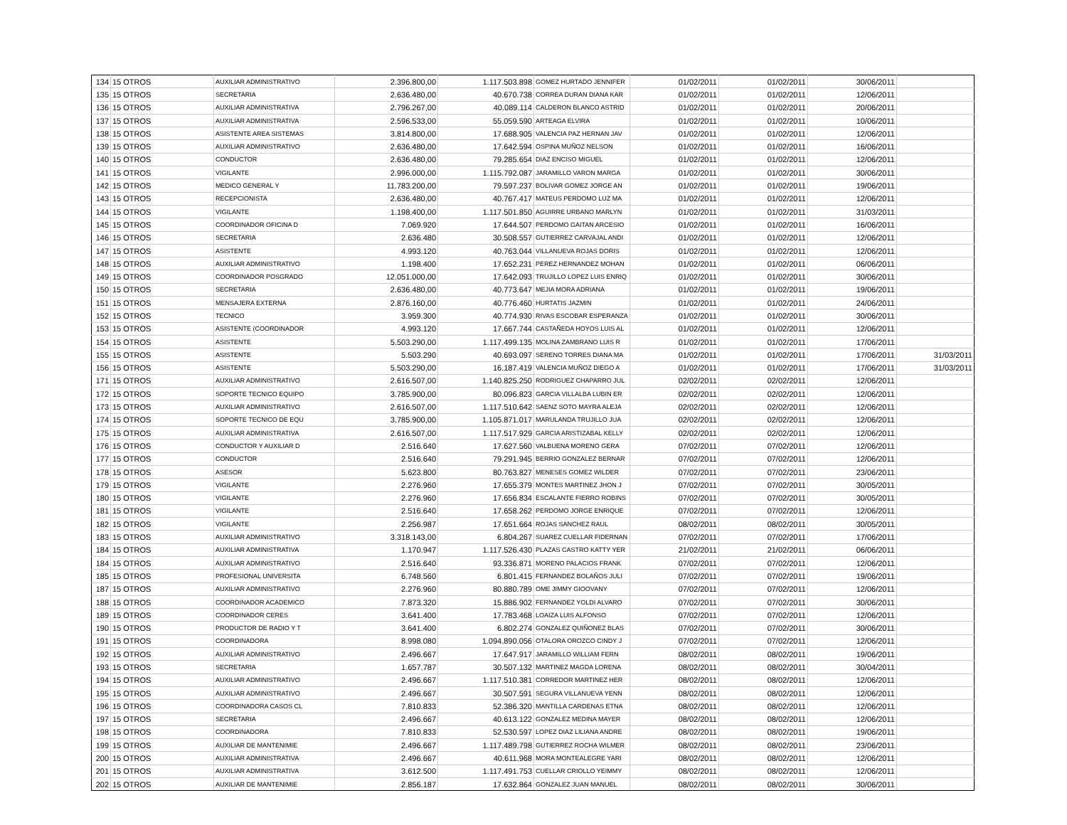| 134 | 15 OTROS | AUXILIAR ADMINISTRATIVO | 2.396.800,00 | 1.117.503.898 | GOMEZ HURTADO JENNIFER | 01/02/2011 | 01/02/2011 | 30/06/2011 | |
| 135 | 15 OTROS | SECRETARIA | 2.636.480,00 | 40.670.738 | CORREA DURAN DIANA KAR | 01/02/2011 | 01/02/2011 | 12/06/2011 | |
| 136 | 15 OTROS | AUXILIAR ADMINISTRATIVA | 2.796.267,00 | 40.089.114 | CALDERON BLANCO ASTRID | 01/02/2011 | 01/02/2011 | 20/06/2011 | |
| 137 | 15 OTROS | AUXILIAR ADMINISTRATIVA | 2.596.533,00 | 55.059.590 | ARTEAGA ELVIRA | 01/02/2011 | 01/02/2011 | 10/06/2011 | |
| 138 | 15 OTROS | ASISTENTE AREA SISTEMAS | 3.814.800,00 | 17.688.905 | VALENCIA PAZ HERNAN JAV | 01/02/2011 | 01/02/2011 | 12/06/2011 | |
| 139 | 15 OTROS | AUXILIAR ADMINISTRATIVO | 2.636.480,00 | 17.642.594 | OSPINA MUÑOZ NELSON | 01/02/2011 | 01/02/2011 | 16/06/2011 | |
| 140 | 15 OTROS | CONDUCTOR | 2.636.480,00 | 79.285.654 | DIAZ ENCISO MIGUEL | 01/02/2011 | 01/02/2011 | 12/06/2011 | |
| 141 | 15 OTROS | VIGILANTE | 2.996.000,00 | 1.115.792.087 | JARAMILLO VARON MARGA | 01/02/2011 | 01/02/2011 | 30/06/2011 | |
| 142 | 15 OTROS | MEDICO GENERAL Y | 11.783.200,00 | 79.597.237 | BOLIVAR GOMEZ JORGE AN | 01/02/2011 | 01/02/2011 | 19/06/2011 | |
| 143 | 15 OTROS | RECEPCIONISTA | 2.636.480,00 | 40.767.417 | MATEUS PERDOMO LUZ MA | 01/02/2011 | 01/02/2011 | 12/06/2011 | |
| 144 | 15 OTROS | VIGILANTE | 1.198.400,00 | 1.117.501.850 | AGUIRRE URBANO MARLYN | 01/02/2011 | 01/02/2011 | 31/03/2011 | |
| 145 | 15 OTROS | COORDINADOR OFICINA D | 7.069.920 | 17.644.507 | PERDOMO GAITAN ARCESIO | 01/02/2011 | 01/02/2011 | 16/06/2011 | |
| 146 | 15 OTROS | SECRETARIA | 2.636.480 | 30.508.557 | GUTIERREZ CARVAJAL ANDI | 01/02/2011 | 01/02/2011 | 12/06/2011 | |
| 147 | 15 OTROS | ASISTENTE | 4.993.120 | 40.763.044 | VILLANUEVA ROJAS DORIS | 01/02/2011 | 01/02/2011 | 12/06/2011 | |
| 148 | 15 OTROS | AUXILIAR ADMINISTRATIVO | 1.198.400 | 17.652.231 | PEREZ HERNANDEZ MOHAN | 01/02/2011 | 01/02/2011 | 06/06/2011 | |
| 149 | 15 OTROS | COORDINADOR POSGRADO | 12.051.000,00 | 17.642.093 | TRUJILLO LOPEZ LUIS ENRIQ | 01/02/2011 | 01/02/2011 | 30/06/2011 | |
| 150 | 15 OTROS | SECRETARIA | 2.636.480,00 | 40.773.647 | MEJIA MORA ADRIANA | 01/02/2011 | 01/02/2011 | 19/06/2011 | |
| 151 | 15 OTROS | MENSAJERA EXTERNA | 2.876.160,00 | 40.776.460 | HURTATIS JAZMIN | 01/02/2011 | 01/02/2011 | 24/06/2011 | |
| 152 | 15 OTROS | TECNICO | 3.959.300 | 40.774.930 | RIVAS ESCOBAR ESPERANZA | 01/02/2011 | 01/02/2011 | 30/06/2011 | |
| 153 | 15 OTROS | ASISTENTE (COORDINADOR | 4.993.120 | 17.667.744 | CASTAÑEDA HOYOS LUIS AL | 01/02/2011 | 01/02/2011 | 12/06/2011 | |
| 154 | 15 OTROS | ASISTENTE | 5.503.290,00 | 1.117.499.135 | MOLINA ZAMBRANO LUIS R | 01/02/2011 | 01/02/2011 | 17/06/2011 | |
| 155 | 15 OTROS | ASISTENTE | 5.503.290 | 40.693.097 | SERENO TORRES DIANA MA | 01/02/2011 | 01/02/2011 | 17/06/2011 | 31/03/2011 |
| 156 | 15 OTROS | ASISTENTE | 5.503.290,00 | 16.187.419 | VALENCIA MUÑOZ DIEGO A | 01/02/2011 | 01/02/2011 | 17/06/2011 | 31/03/2011 |
| 171 | 15 OTROS | AUXILIAR ADMINISTRATIVO | 2.616.507,00 | 1.140.825.250 | RODRIGUEZ CHAPARRO JUL | 02/02/2011 | 02/02/2011 | 12/06/2011 | |
| 172 | 15 OTROS | SOPORTE TECNICO EQUIPO | 3.785.900,00 | 80.096.823 | GARCIA VILLALBA LUBIN ER | 02/02/2011 | 02/02/2011 | 12/06/2011 | |
| 173 | 15 OTROS | AUXILIAR ADMINISTRATIVO | 2.616.507,00 | 1.117.510.642 | SAENZ SOTO MAYRA ALEJA | 02/02/2011 | 02/02/2011 | 12/06/2011 | |
| 174 | 15 OTROS | SOPORTE TECNICO DE EQU | 3.785.900,00 | 1.105.871.017 | MARULANDA TRUJILLO JUA | 02/02/2011 | 02/02/2011 | 12/06/2011 | |
| 175 | 15 OTROS | AUXILIAR ADMINISTRATIVA | 2.616.507,00 | 1.117.517.929 | GARCIA ARISTIZABAL KELLY | 02/02/2011 | 02/02/2011 | 12/06/2011 | |
| 176 | 15 OTROS | CONDUCTOR Y AUXILIAR D | 2.516.640 | 17.627.560 | VALBUENA MORENO GERA | 07/02/2011 | 07/02/2011 | 12/06/2011 | |
| 177 | 15 OTROS | CONDUCTOR | 2.516.640 | 79.291.945 | BERRIO GONZALEZ BERNAR | 07/02/2011 | 07/02/2011 | 12/06/2011 | |
| 178 | 15 OTROS | ASESOR | 5.623.800 | 80.763.827 | MENESES GOMEZ WILDER | 07/02/2011 | 07/02/2011 | 23/06/2011 | |
| 179 | 15 OTROS | VIGILANTE | 2.276.960 | 17.655.379 | MONTES MARTINEZ JHON J | 07/02/2011 | 07/02/2011 | 30/05/2011 | |
| 180 | 15 OTROS | VIGILANTE | 2.276.960 | 17.656.834 | ESCALANTE FIERRO ROBINS | 07/02/2011 | 07/02/2011 | 30/05/2011 | |
| 181 | 15 OTROS | VIGILANTE | 2.516.640 | 17.658.262 | PERDOMO JORGE ENRIQUE | 07/02/2011 | 07/02/2011 | 12/06/2011 | |
| 182 | 15 OTROS | VIGILANTE | 2.256.987 | 17.651.664 | ROJAS SANCHEZ RAUL | 08/02/2011 | 08/02/2011 | 30/05/2011 | |
| 183 | 15 OTROS | AUXILIAR ADMINISTRATIVO | 3.318.143,00 | 6.804.267 | SUAREZ CUELLAR FIDERNAN | 07/02/2011 | 07/02/2011 | 17/06/2011 | |
| 184 | 15 OTROS | AUXILIAR ADMINISTRATIVA | 1.170.947 | 1.117.526.430 | PLAZAS CASTRO KATTY YER | 21/02/2011 | 21/02/2011 | 06/06/2011 | |
| 184 | 15 OTROS | AUXILIAR ADMINISTRATIVO | 2.516.640 | 93.336.871 | MORENO PALACIOS FRANK | 07/02/2011 | 07/02/2011 | 12/06/2011 | |
| 185 | 15 OTROS | PROFESIONAL UNIVERSITA | 6.748.560 | 6.801.415 | FERNANDEZ BOLAÑOS JULI | 07/02/2011 | 07/02/2011 | 19/06/2011 | |
| 187 | 15 OTROS | AUXILIAR ADMINISTRATIVO | 2.276.960 | 80.880.789 | OME JIMMY GIOOVANY | 07/02/2011 | 07/02/2011 | 12/06/2011 | |
| 188 | 15 OTROS | COORDINADOR ACADEMICO | 7.873.320 | 15.886.902 | FERNANDEZ YOLDI ALVARO | 07/02/2011 | 07/02/2011 | 30/06/2011 | |
| 189 | 15 OTROS | COORDINADOR CERES | 3.641.400 | 17.783.468 | LOAIZA LUIS ALFONSO | 07/02/2011 | 07/02/2011 | 12/06/2011 | |
| 190 | 15 OTROS | PRODUCTOR DE RADIO Y T | 3.641.400 | 6.802.274 | GONZALEZ QUIÑONEZ BLAS | 07/02/2011 | 07/02/2011 | 30/06/2011 | |
| 191 | 15 OTROS | COORDINADORA | 8.998.080 | 1.094.890.056 | OTALORA OROZCO CINDY J | 07/02/2011 | 07/02/2011 | 12/06/2011 | |
| 192 | 15 OTROS | AUXILIAR ADMINISTRATIVO | 2.496.667 | 17.647.917 | JARAMILLO WILLIAM FERN | 08/02/2011 | 08/02/2011 | 19/06/2011 | |
| 193 | 15 OTROS | SECRETARIA | 1.657.787 | 30.507.132 | MARTINEZ MAGDA LORENA | 08/02/2011 | 08/02/2011 | 30/04/2011 | |
| 194 | 15 OTROS | AUXILIAR ADMINISTRATIVO | 2.496.667 | 1.117.510.381 | CORREDOR MARTINEZ HER | 08/02/2011 | 08/02/2011 | 12/06/2011 | |
| 195 | 15 OTROS | AUXILIAR ADMINISTRATIVO | 2.496.667 | 30.507.591 | SEGURA VILLANUEVA YENN | 08/02/2011 | 08/02/2011 | 12/06/2011 | |
| 196 | 15 OTROS | COORDINADORA CASOS CL | 7.810.833 | 52.386.320 | MANTILLA CARDENAS ETNA | 08/02/2011 | 08/02/2011 | 12/06/2011 | |
| 197 | 15 OTROS | SECRETARIA | 2.496.667 | 40.613.122 | GONZALEZ MEDINA MAYER | 08/02/2011 | 08/02/2011 | 12/06/2011 | |
| 198 | 15 OTROS | COORDINADORA | 7.810.833 | 52.530.597 | LOPEZ DIAZ LILIANA ANDRE | 08/02/2011 | 08/02/2011 | 19/06/2011 | |
| 199 | 15 OTROS | AUXILIAR DE MANTENIMIE | 2.496.667 | 1.117.489.798 | GUTIERREZ ROCHA WILMER | 08/02/2011 | 08/02/2011 | 23/06/2011 | |
| 200 | 15 OTROS | AUXILIAR ADMINISTRATIVA | 2.496.667 | 40.611.968 | MORA MONTEALEGRE YARI | 08/02/2011 | 08/02/2011 | 12/06/2011 | |
| 201 | 15 OTROS | AUXILIAR ADMINISTRATIVA | 3.612.500 | 1.117.491.753 | CUELLAR CRIOLLO YEIMMY | 08/02/2011 | 08/02/2011 | 12/06/2011 | |
| 202 | 15 OTROS | AUXILIAR DE MANTENIMIE | 2.856.187 | 17.632.864 | GONZALEZ JUAN MANUEL | 08/02/2011 | 08/02/2011 | 30/06/2011 | |